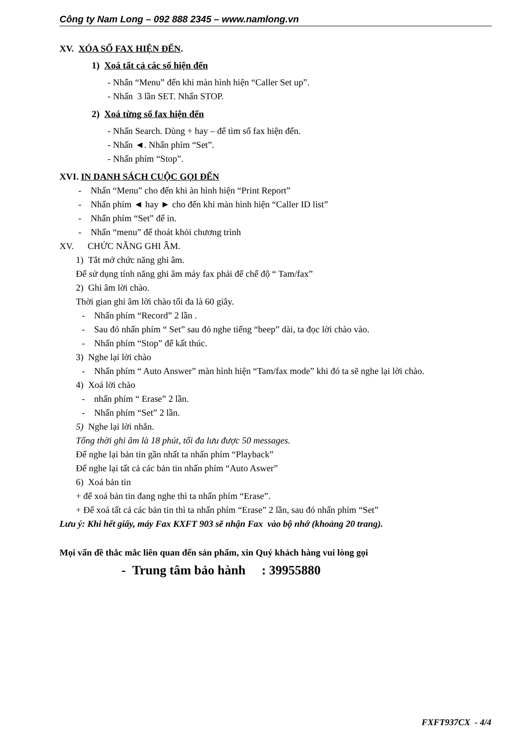Công ty Nam Long – 092 888 2345 – www.namlong.vn
XV. XÓA SỐ FAX HIỆN ĐẾN.
1) Xoá tất cả các số hiện đến
- Nhấn “Menu” đến khi màn hình hiện “Caller Set up”.
- Nhấn 3 lần SET. Nhấn STOP.
2) Xoá từng số fax hiện đến
- Nhấn Search. Dùng + hay – để tìm số fax hiện đến.
- Nhấn ◄. Nhấn phím “Set”.
- Nhấn phím “Stop”.
XVI. IN DANH SÁCH CUỘC GỌI ĐẾN
- Nhấn “Menu” cho đến khi àn hình hiện “Print Report”
- Nhấn phím ◄ hay ► cho đến khi màn hình hiện “Caller ID list”
- Nhấn phím “Set” để in.
- Nhấn “menu” để thoát khỏi chương trình
XV. CHỨC NĂNG GHI ÂM.
1) Tắt mở chức năng ghi âm.
Để sử dụng tính năng ghi âm máy fax phải để chế độ “ Tam/fax”
2) Ghi âm lời chào.
Thời gian ghi âm lời chào tối đa là 60 giây.
- Nhấn phím “Record” 2 lần .
- Sau đó nhấn phím “ Set” sau đó nghe tiếng “beep” dài, ta đọc lời chào vào.
- Nhấn phím “Stop” để kất thúc.
3) Nghe lại lời chào
- Nhấn phím “ Auto Answer” màn hình hiện “Tam/fax mode” khi đó ta sẽ nghe lại lời chào.
4) Xoá lời chào
- nhấn phím “ Erase” 2 lần.
- Nhấn phím “Set” 2 lần.
5) Nghe lại lời nhắn.
Tổng thời ghi âm là 18 phút, tối đa lưu được 50 messages.
Để nghe lại bản tin gần nhất ta nhấn phím “Playback”
Để nghe lại tất cả các bản tin nhấn phím “Auto Aswer”
6) Xoá bản tin
+ để xoá bản tin đang nghe thì ta nhấn phím “Erase”.
+ Để xoá tất cả các bản tin thì ta nhấn phím “Erase” 2 lần, sau đó nhấn phím “Set”
Lưu ý: Khi hết giấy, máy Fax KXFT 903 sẽ nhận Fax vào bộ nhớ (khoảng 20 trang).
Mọi vấn đề thắc mắc liên quan đến sản phẩm, xin Quý khách hàng vui lòng gọi
- Trung tâm bảo hành : 39955880
FXFT937CX - 4/4